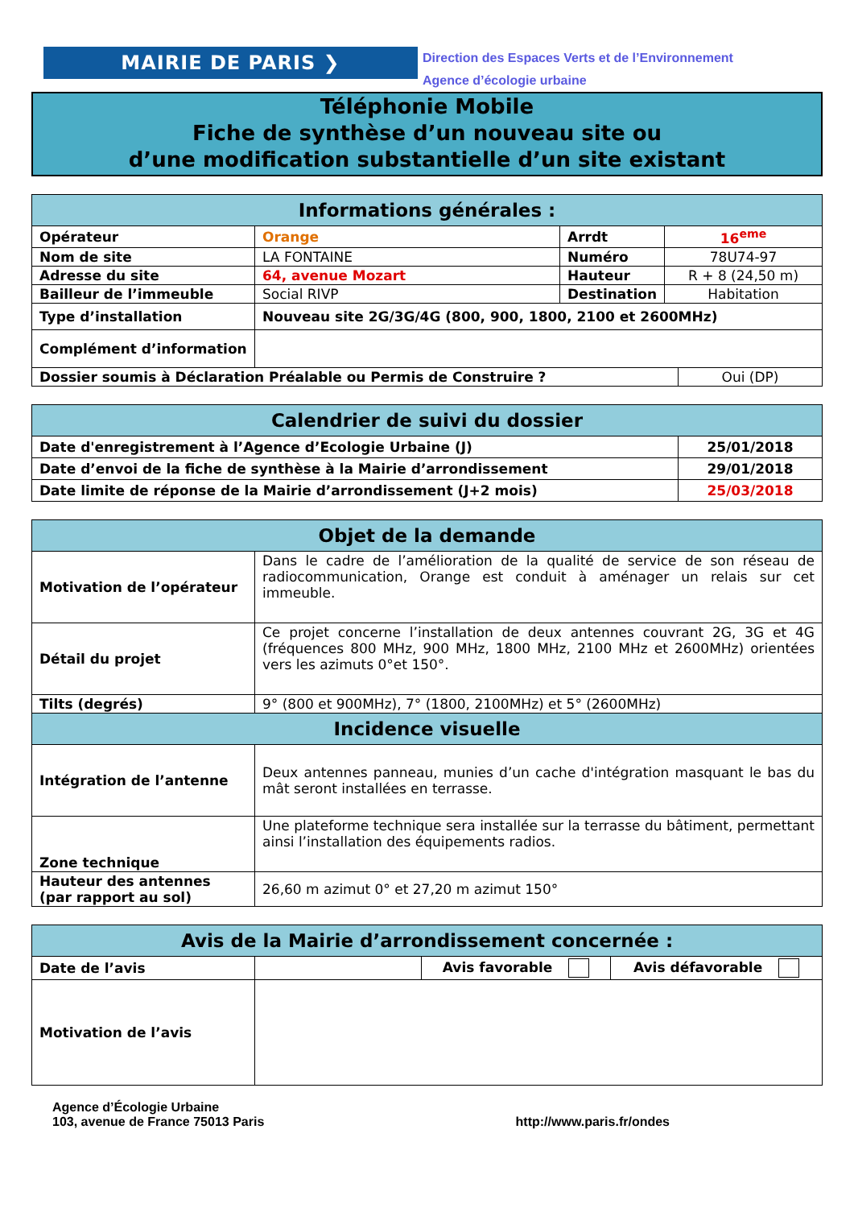MAIRIE DE PARIS ❯
Direction des Espaces Verts et de l’Environnement
Agence d’écologie urbaine
Téléphonie Mobile
Fiche de synthèse d’un nouveau site ou
d’une modification substantielle d’un site existant
| Informations générales : | | | | |
| --- | --- | --- | --- | --- |
| Opérateur | Orange | Arrdt | 16<sup>eme</sup> | |
| Nom de site | LA FONTAINE | Numéro | 78U74-97 | |
| Adresse du site | 64, avenue Mozart | Hauteur | R + 8 (24,50 m) | |
| Bailleur de l’immeuble | Social RIVP | Destination | Habitation | |
| Type d’installation | Nouveau site 2G/3G/4G (800, 900, 1800, 2100 et 2600MHz) | | | |
| Complément d’information | | | | |
| Dossier soumis à Déclaration Préalable ou Permis de Construire ? | | | | Oui (DP) |
| Calendrier de suivi du dossier | |
| --- | --- |
| Date d'enregistrement à l’Agence d’Ecologie Urbaine (J) | 25/01/2018 |
| Date d’envoi de la fiche de synthèse à la Mairie d’arrondissement | 29/01/2018 |
| Date limite de réponse de la Mairie d’arrondissement (J+2 mois) | 25/03/2018 |
| Objet de la demande | |
| --- | --- |
| Motivation de l’opérateur | Dans le cadre de l’amélioration de la qualité de service de son réseau de radiocommunication, Orange est conduit à aménager un relais sur cet immeuble. |
| Détail du projet | Ce projet concerne l’installation de deux antennes couvrant 2G, 3G et 4G (fréquences 800 MHz, 900 MHz, 1800 MHz, 2100 MHz et 2600MHz) orientées vers les azimuts 0°et 150°. |
| Tilts (degrés) | 9° (800 et 900MHz), 7° (1800, 2100MHz) et 5° (2600MHz) |
| Incidence visuelle | |
| Intégration de l’antenne | Deux antennes panneau, munies d’un cache d'intégration masquant le bas du mât seront installées en terrasse. |
| Zone technique | Une plateforme technique sera installée sur la terrasse du bâtiment, permettant ainsi l’installation des équipements radios. |
| Hauteur des antennes (par rapport au sol) | 26,60 m azimut 0° et 27,20 m azimut 150° |
| Avis de la Mairie d’arrondissement concernée : | | | |
| --- | --- | --- | --- |
| Date de l’avis | | Avis favorable | Avis défavorable |
| Motivation de l’avis | | | |
Agence d’Écologie Urbaine
103, avenue de France 75013 Paris
http://www.paris.fr/ondes